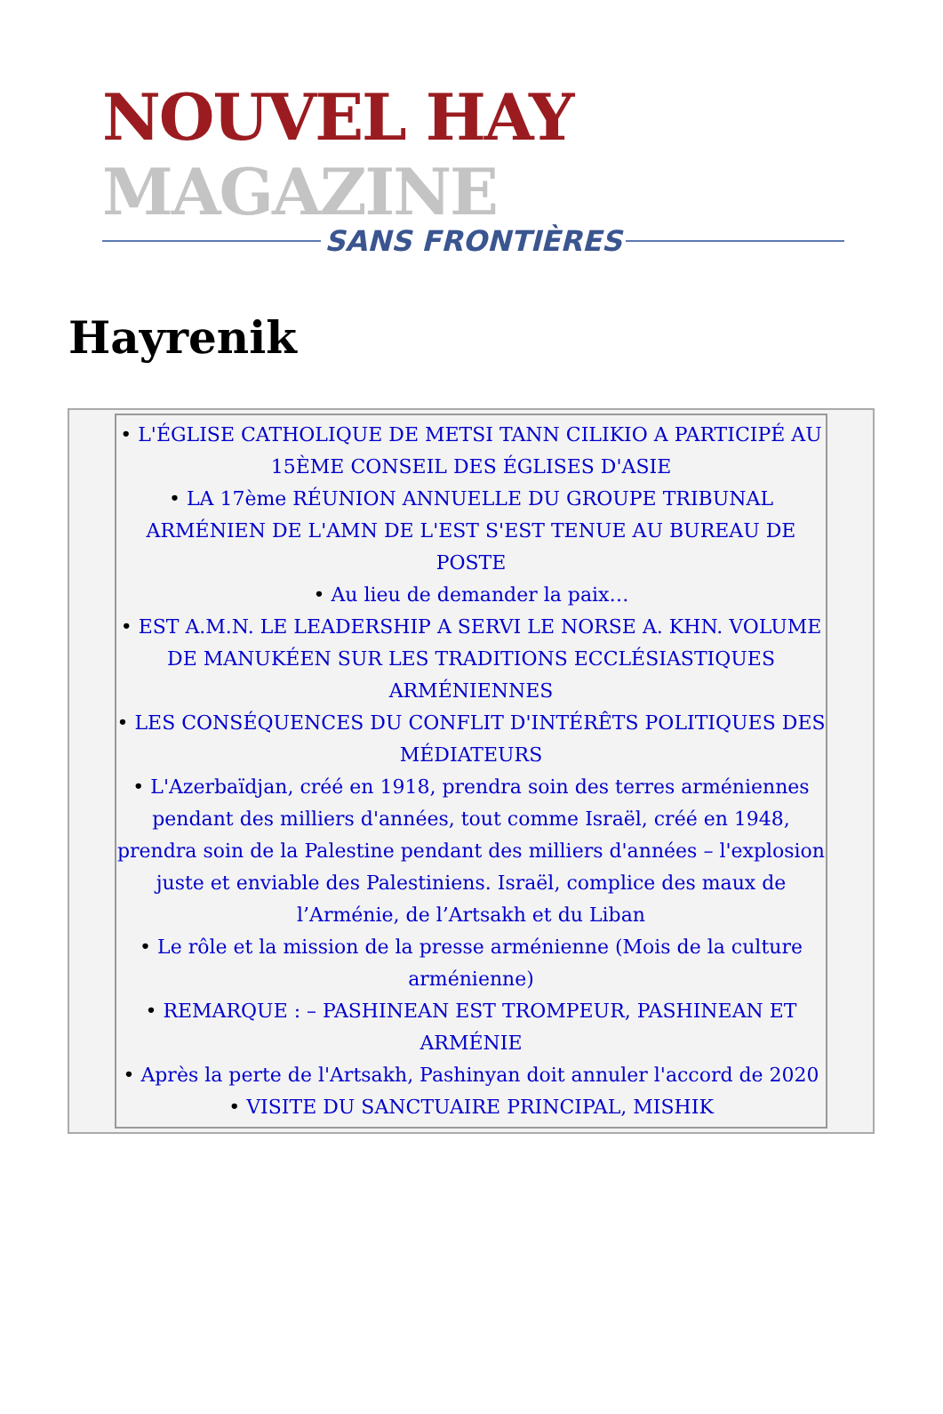NOUVEL HAY MAGAZINE
SANS FRONTIÈRES
Hayrenik
• L'ÉGLISE CATHOLIQUE DE METSI TANN CILIKIO A PARTICIPÉ AU 15ÈME CONSEIL DES ÉGLISES D'ASIE
• LA 17ème RÉUNION ANNUELLE DU GROUPE TRIBUNAL ARMÉNIEN DE L'AMN DE L'EST S'EST TENUE AU BUREAU DE POSTE
• Au lieu de demander la paix…
• EST A.M.N. LE LEADERSHIP A SERVI LE NORSE A. KHN. VOLUME DE MANUKÉEN SUR LES TRADITIONS ECCLÉSIASTIQUES ARMÉNIENNES
• LES CONSÉQUENCES DU CONFLIT D'INTÉRÊTS POLITIQUES DES MÉDIATEURS
• L'Azerbaïdjan, créé en 1918, prendra soin des terres arméniennes pendant des milliers d'années, tout comme Israël, créé en 1948, prendra soin de la Palestine pendant des milliers d'années – l'explosion juste et enviable des Palestiniens. Israël, complice des maux de l’Arménie, de l’Artsakh et du Liban
• Le rôle et la mission de la presse arménienne (Mois de la culture arménienne)
• REMARQUE : – PASHINEAN EST TROMPEUR, PASHINEAN ET ARMÉNIE
• Après la perte de l'Artsakh, Pashinyan doit annuler l'accord de 2020
• VISITE DU SANCTUAIRE PRINCIPAL, MISHIK